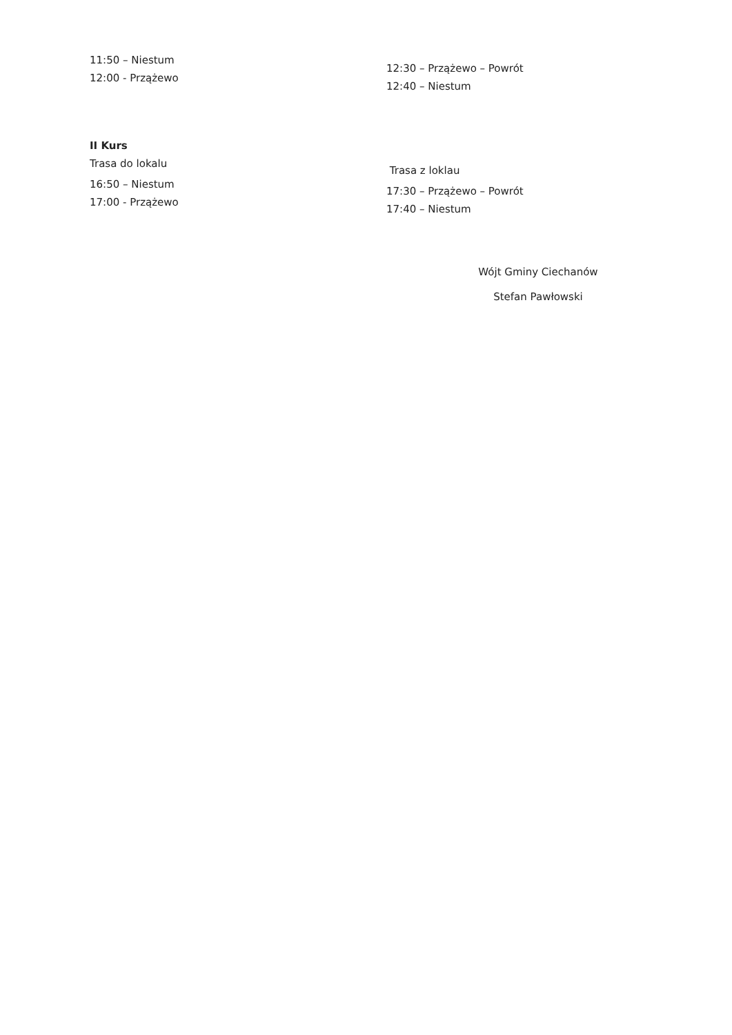11:50 – Niestum
12:00 - Przążewo
12:30 – Przążewo – Powrót
12:40 – Niestum
II Kurs
Trasa do lokalu
16:50 – Niestum
17:00 - Przążewo
Trasa z loklau
17:30 – Przążewo – Powrót
17:40 – Niestum
Wójt Gminy Ciechanów
Stefan Pawłowski